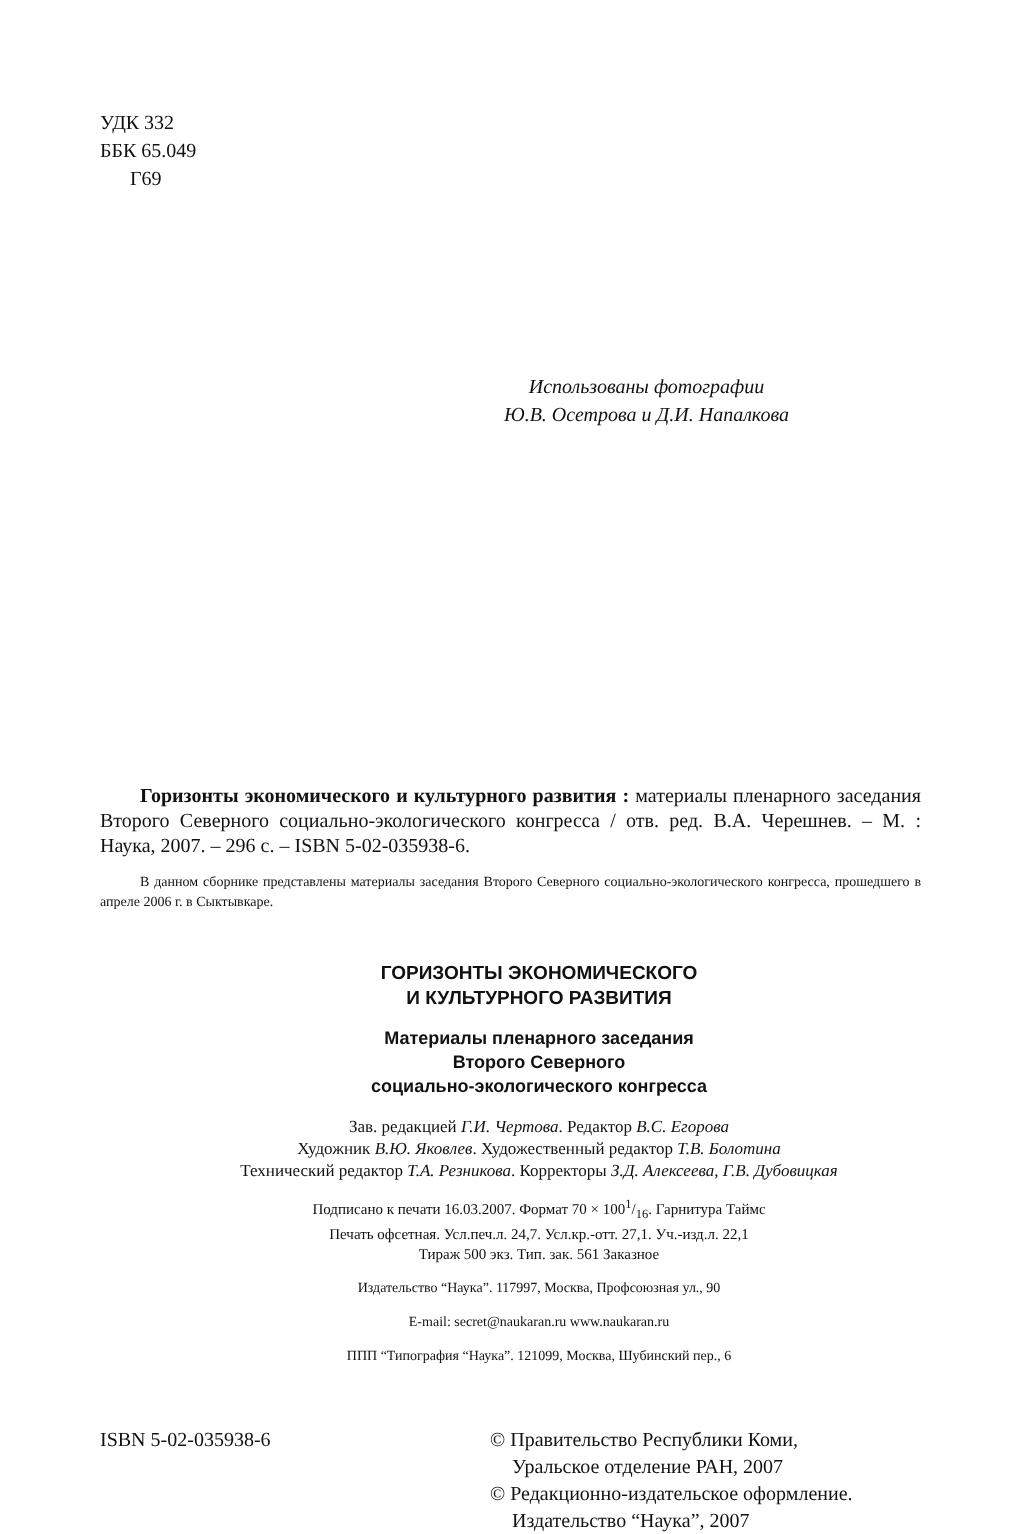УДК 332
ББК 65.049
Г69
Использованы фотографии
Ю.В. Осетрова и Д.И. Напалкова
Горизонты экономического и культурного развития : материалы пленарного заседания Второго Северного социально-экологического конгресса / отв. ред. В.А. Черешнев. – М. : Наука, 2007. – 296 с. – ISBN 5-02-035938-6.
В данном сборнике представлены материалы заседания Второго Северного социально-экологического конгресса, прошедшего в апреле 2006 г. в Сыктывкаре.
ГОРИЗОНТЫ ЭКОНОМИЧЕСКОГО
И КУЛЬТУРНОГО РАЗВИТИЯ
Материалы пленарного заседания
Второго Северного
социально-экологического конгресса
Зав. редакцией Г.И. Чертова. Редактор В.С. Егорова
Художник В.Ю. Яковлев. Художественный редактор Т.В. Болотина
Технический редактор Т.А. Резникова. Корректоры З.Д. Алексеева, Г.В. Дубовицкая
Подписано к печати 16.03.2007. Формат 70 × 1001/16. Гарнитура Таймс
Печать офсетная. Усл.печ.л. 24,7. Усл.кр.-отт. 27,1. Уч.-изд.л. 22,1
Тираж 500 экз. Тип. зак. 561 Заказное
Издательство “Наука”. 117997, Москва, Профсоюзная ул., 90
E-mail: secret@naukaran.ru www.naukaran.ru
ППП “Типография “Наука”. 121099, Москва, Шубинский пер., 6
ISBN 5-02-035938-6 © Правительство Республики Коми,
Уральское отделение РАН, 2007
© Редакционно-издательское оформление.
Издательство “Наука”, 2007